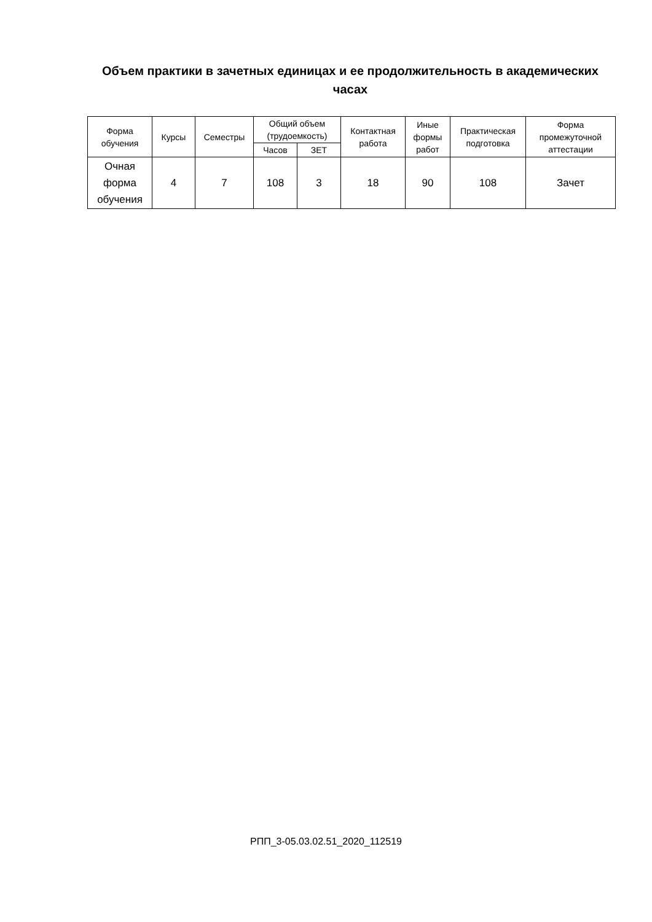Объем практики в зачетных единицах и ее продолжительность в академических часах
| Форма обучения | Курсы | Семестры | Общий объем (трудоемкость) | | Контактная работа | Иные формы работ | Практическая подготовка | Форма промежуточной аттестации |
| --- | --- | --- | --- | --- | --- | --- | --- | --- |
| | | | Часов | ЗЕТ | | | | |
| Очная форма обучения | 4 | 7 | 108 | 3 | 18 | 90 | 108 | Зачет |
РПП_3-05.03.02.51_2020_112519